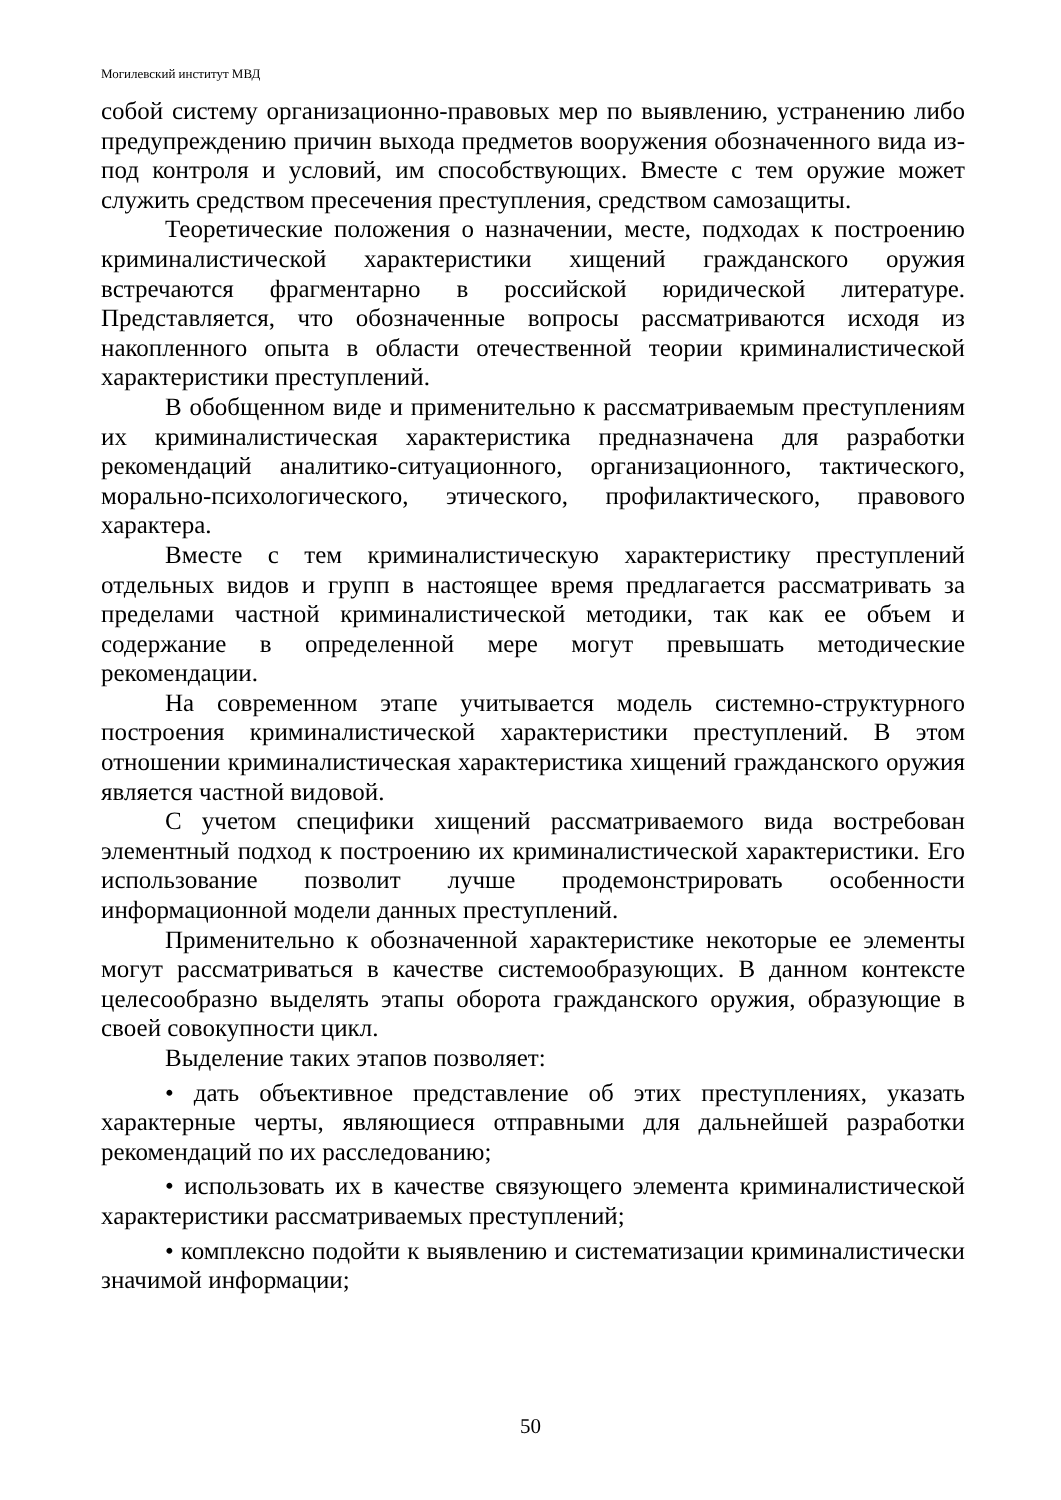Могилевский институт МВД
собой систему организационно-правовых мер по выявлению, устранению либо предупреждению причин выхода предметов вооружения обозначенного вида из-под контроля и условий, им способствующих. Вместе с тем оружие может служить средством пресечения преступления, средством самозащиты.
Теоретические положения о назначении, месте, подходах к построению криминалистической характеристики хищений гражданского оружия встречаются фрагментарно в российской юридической литературе. Представляется, что обозначенные вопросы рассматриваются исходя из накопленного опыта в области отечественной теории криминалистической характеристики преступлений.
В обобщенном виде и применительно к рассматриваемым преступлениям их криминалистическая характеристика предназначена для разработки рекомендаций аналитико-ситуационного, организационного, тактического, морально-психологического, этического, профилактического, правового характера.
Вместе с тем криминалистическую характеристику преступлений отдельных видов и групп в настоящее время предлагается рассматривать за пределами частной криминалистической методики, так как ее объем и содержание в определенной мере могут превышать методические рекомендации.
На современном этапе учитывается модель системно-структурного построения криминалистической характеристики преступлений. В этом отношении криминалистическая характеристика хищений гражданского оружия является частной видовой.
С учетом специфики хищений рассматриваемого вида востребован элементный подход к построению их криминалистической характеристики. Его использование позволит лучше продемонстрировать особенности информационной модели данных преступлений.
Применительно к обозначенной характеристике некоторые ее элементы могут рассматриваться в качестве системообразующих. В данном контексте целесообразно выделять этапы оборота гражданского оружия, образующие в своей совокупности цикл.
Выделение таких этапов позволяет:
• дать объективное представление об этих преступлениях, указать характерные черты, являющиеся отправными для дальнейшей разработки рекомендаций по их расследованию;
• использовать их в качестве связующего элемента криминалистической характеристики рассматриваемых преступлений;
• комплексно подойти к выявлению и систематизации криминалистически значимой информации;
50